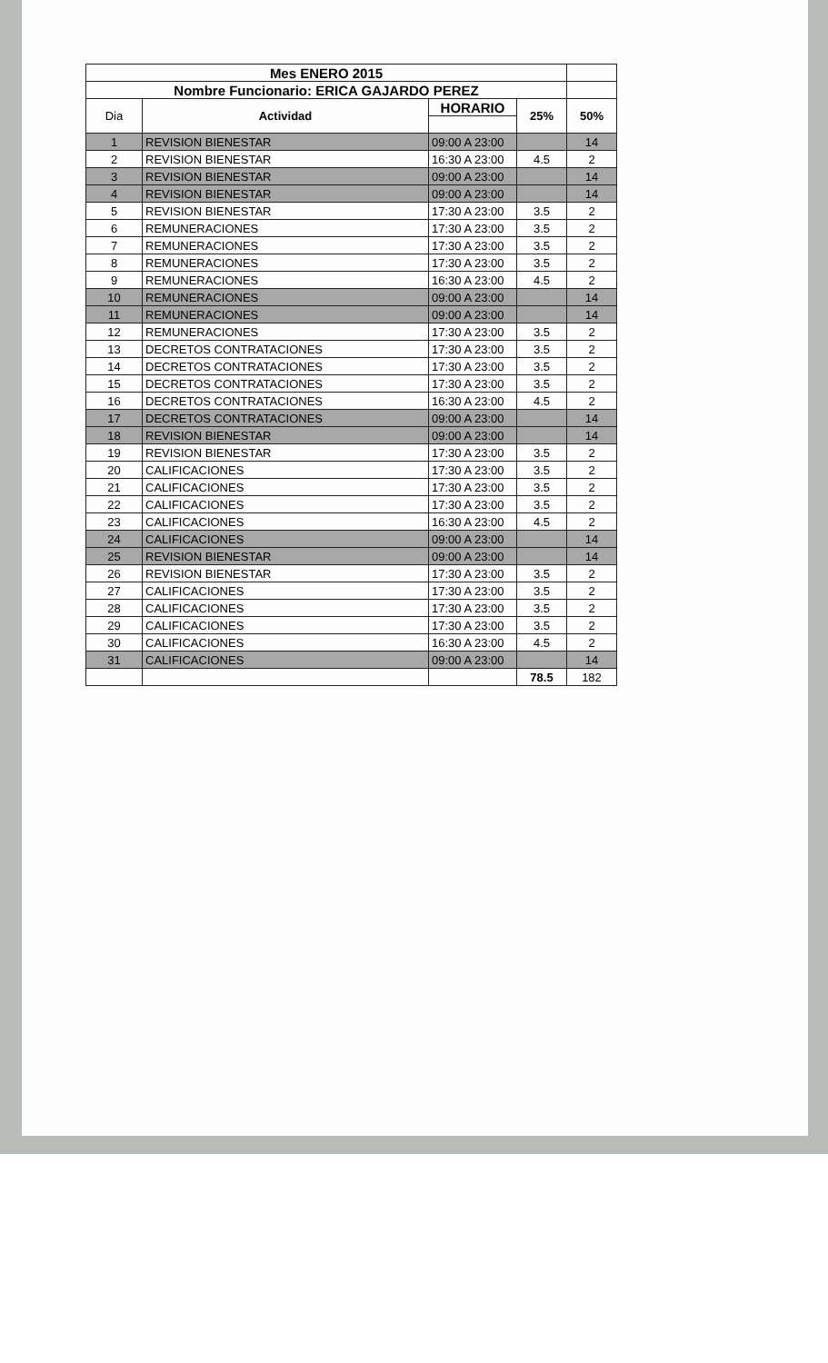| Mes ENERO 2015 | | | | |
| Nombre Funcionario: ERICA GAJARDO PEREZ | | | | |
| Dia | Actividad | HORARIO | 25% | 50% |
| 1 | REVISION BIENESTAR | 09:00 A 23:00 | | 14 |
| 2 | REVISION BIENESTAR | 16:30 A 23:00 | 4.5 | 2 |
| 3 | REVISION BIENESTAR | 09:00 A 23:00 | | 14 |
| 4 | REVISION BIENESTAR | 09:00 A 23:00 | | 14 |
| 5 | REVISION BIENESTAR | 17:30 A 23:00 | 3.5 | 2 |
| 6 | REMUNERACIONES | 17:30 A 23:00 | 3.5 | 2 |
| 7 | REMUNERACIONES | 17:30 A 23:00 | 3.5 | 2 |
| 8 | REMUNERACIONES | 17:30 A 23:00 | 3.5 | 2 |
| 9 | REMUNERACIONES | 16:30 A 23:00 | 4.5 | 2 |
| 10 | REMUNERACIONES | 09:00 A 23:00 | | 14 |
| 11 | REMUNERACIONES | 09:00 A 23:00 | | 14 |
| 12 | REMUNERACIONES | 17:30 A 23:00 | 3.5 | 2 |
| 13 | DECRETOS CONTRATACIONES | 17:30 A 23:00 | 3.5 | 2 |
| 14 | DECRETOS CONTRATACIONES | 17:30 A 23:00 | 3.5 | 2 |
| 15 | DECRETOS CONTRATACIONES | 17:30 A 23:00 | 3.5 | 2 |
| 16 | DECRETOS CONTRATACIONES | 16:30 A 23:00 | 4.5 | 2 |
| 17 | DECRETOS CONTRATACIONES | 09:00 A 23:00 | | 14 |
| 18 | REVISION BIENESTAR | 09:00 A 23:00 | | 14 |
| 19 | REVISION BIENESTAR | 17:30 A 23:00 | 3.5 | 2 |
| 20 | CALIFICACIONES | 17:30 A 23:00 | 3.5 | 2 |
| 21 | CALIFICACIONES | 17:30 A 23:00 | 3.5 | 2 |
| 22 | CALIFICACIONES | 17:30 A 23:00 | 3.5 | 2 |
| 23 | CALIFICACIONES | 16:30 A 23:00 | 4.5 | 2 |
| 24 | CALIFICACIONES | 09:00 A 23:00 | | 14 |
| 25 | REVISION BIENESTAR | 09:00 A 23:00 | | 14 |
| 26 | REVISION BIENESTAR | 17:30 A 23:00 | 3.5 | 2 |
| 27 | CALIFICACIONES | 17:30 A 23:00 | 3.5 | 2 |
| 28 | CALIFICACIONES | 17:30 A 23:00 | 3.5 | 2 |
| 29 | CALIFICACIONES | 17:30 A 23:00 | 3.5 | 2 |
| 30 | CALIFICACIONES | 16:30 A 23:00 | 4.5 | 2 |
| 31 | CALIFICACIONES | 09:00 A 23:00 | | 14 |
| | | | 78.5 | 182 |